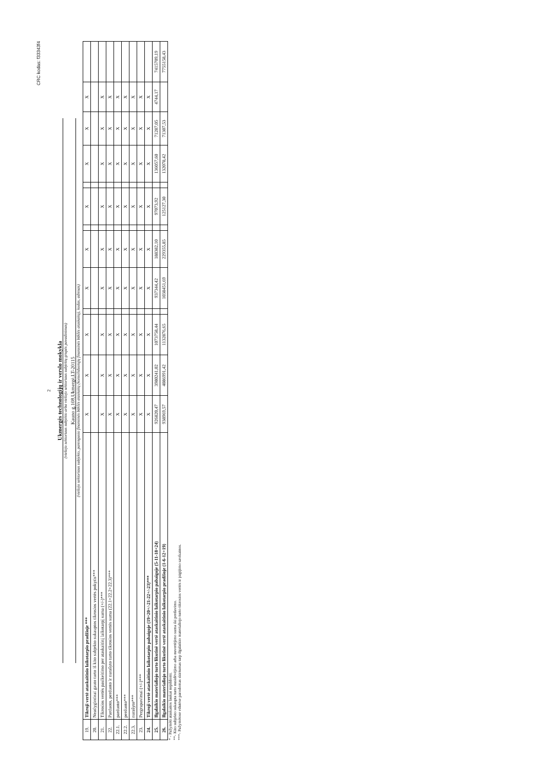CRC kodas: f33343f4
2
Ukmergės technologijų ir verslo mokykla
(viešojo sektoriaus subjekto arba viešojo sektoriaus subjektų grupės pavadinimas)
Kauno g.108,Ukmergė,LT-20115
(viešojo sektoriaus subjekto, parengusio finansinės būklės ataskaitą (konsoliduotųjų finansinės būklės ataskaitą), kodas, adresas)
| 19. | Tikroji vertė ataskaitinio laikotarpio pradžioje *** | X | X | X | | X | X | | X | | X | X | X | |
| 20. | Neatlygintinai gauto turto iš kito subjekto sukauptos tikrosios vertės pokytis*** | | | | | | | | | | | | | |
| 21. | Tikrosios vertės pasikeitimo per ataskaitinį laikotarpį suma (+/-)*** | X | X | X | | X | X | | X | | X | X | X | |
| 22. | Parduoto, perduoto ir nurašyto turto tikrosios vertės suma (22.1+22.2+22.3)*** | X | X | X | | X | X | | X | | X | X | X | |
| 22.1. | parduoto*** | X | X | X | | X | X | | X | | X | X | X | |
| 22.2. | perduoto*** | X | X | X | | X | X | | X | | X | X | X | |
| 22.3. | nurašyto*** | X | X | X | | X | X | | X | | X | X | X | |
| 23. | Pergrupavimai (+/-)*** | X | X | X | | X | X | | X | | X | X | X | |
| 24. | Tikroji vertė ataskaitinio laikotarpio pabaigoje (19+20+/-21-22+/-23)*** | X | X | X | | X | X | | X | | X | X | X | |
| 25. | Ilgalaikio materialiojo turto likutinė vertė ataskaitinio laikotarpio pabaigoje (5-11-18+24) | 926820,47 | 3980241,02 | 1073758,44 | | 937344,42 | 188382,10 | | 97073,92 | | 136057,60 | 71287,05 | 4744,17 | 7415709,19 |
| 26. | Ilgalaikio materialiojo turto likutinė vertė ataskaitinio laikotarpio pradžioje (1-6-12+19) | 938969,57 | 4086991,42 | 1132876,65 | | 1038451,69 | 229355,85 | | 125127,30 | | 132078,42 | 71307,53 | | 7755158,43 |
* - Pažymėti ataskaitos laukai nepildomi.
**- Kito subjekto sukaupta turto nusidėvėjimo arba nuvertėjimo suma iki perdavimo.
***- Pažymėtose eilutėse parodomas skirtumas tarp ilgalaikio materialiojo turto tikrosios vertės ir įsigijimo savikainos.